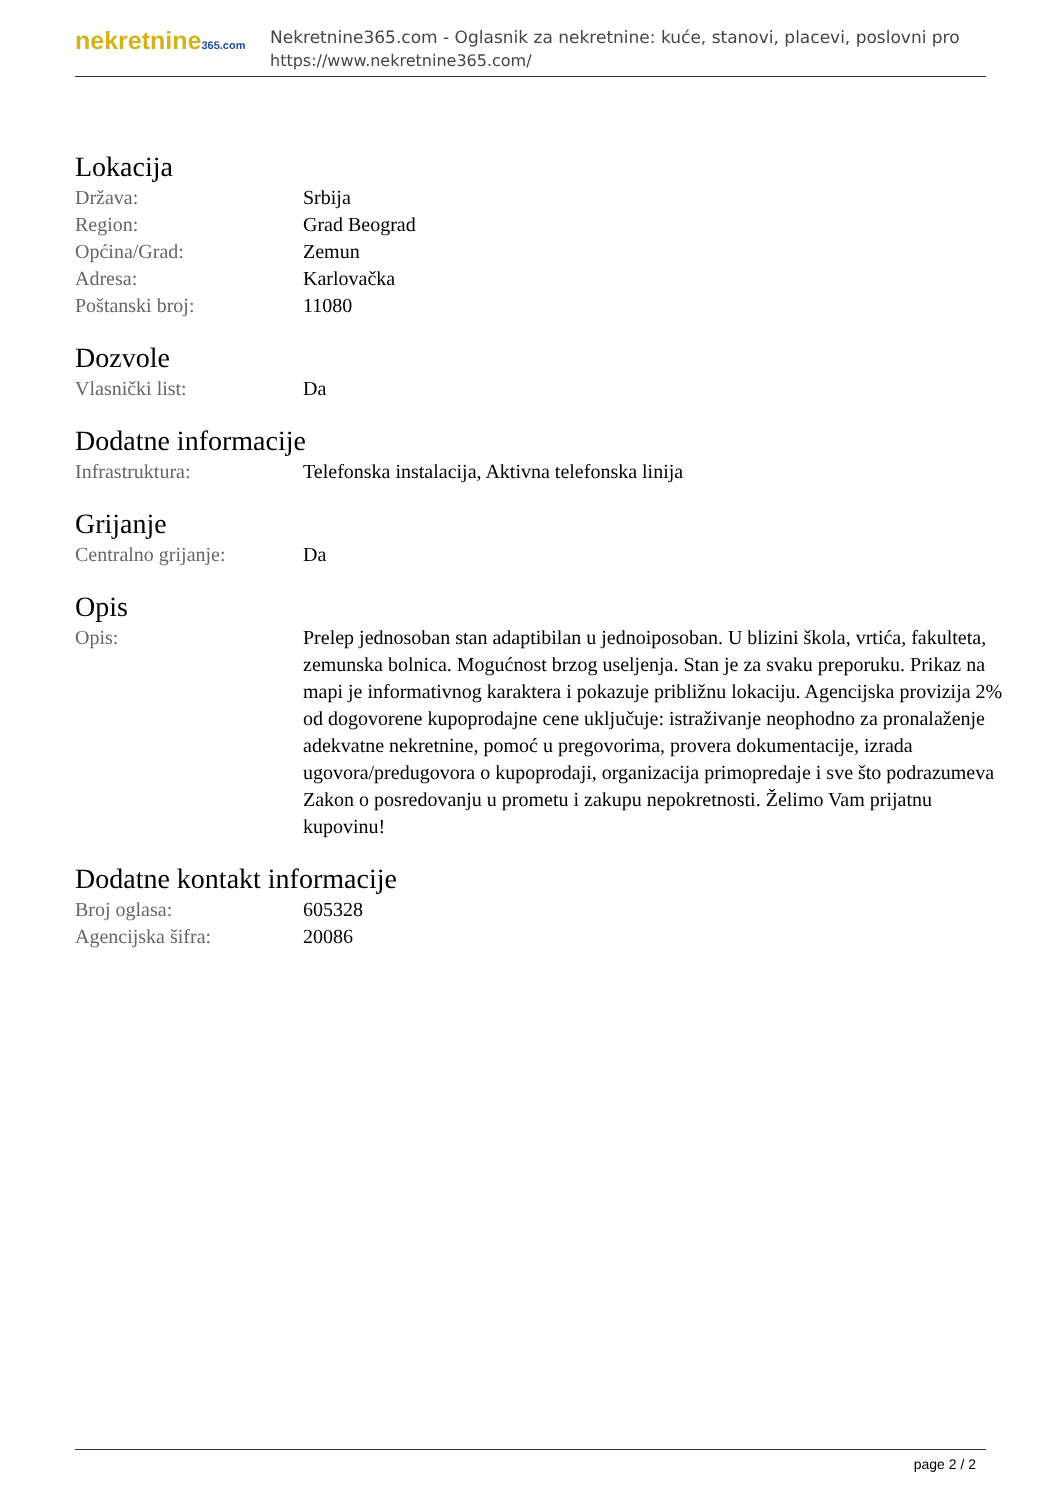nekretnine365.com
Nekretnine365.com - Oglasnik za nekretnine: kuće, stanovi, placevi, poslovni pro
https://www.nekretnine365.com/
Lokacija
| Država: | Srbija |
| Region: | Grad Beograd |
| Općina/Grad: | Zemun |
| Adresa: | Karlovačka |
| Poštanski broj: | 11080 |
Dozvole
| Vlasnički list: | Da |
Dodatne informacije
| Infrastruktura: | Telefonska instalacija, Aktivna telefonska linija |
Grijanje
| Centralno grijanje: | Da |
Opis
| Opis: | Prelep jednosoban stan adaptibilan u jednoiposoban. U blizini škola, vrtića, fakulteta, zemunska bolnica. Mogućnost brzog useljenja. Stan je za svaku preporuku. Prikaz na mapi je informativnog karaktera i pokazuje približnu lokaciju. Agencijska provizija 2% od dogovorene kupoprodajne cene uključuje: istraživanje neophodno za pronalaženje adekvatne nekretnine, pomoć u pregovorima, provera dokumentacije, izrada ugovora/predugovora o kupoprodaji, organizacija primopredaje i sve što podrazumeva Zakon o posredovanju u prometu i zakupu nepokretnosti. Želimo Vam prijatnu kupovinu! |
Dodatne kontakt informacije
| Broj oglasa: | 605328 |
| Agencijska šifra: | 20086 |
page 2 / 2